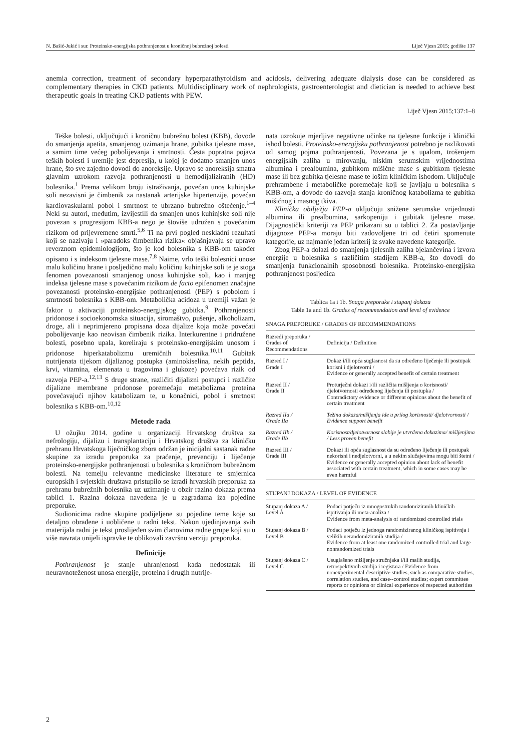N. Bašić-Jukić i sur. Proteinsko-energijska pothranjenost u kroničnoj bubrežnoj bolesti Liječ Vjesn 2015; godište 137
anemia correction, treatment of secondary hyperparathyroidism and acidosis, delivering adequate dialysis dose can be considered as complementary therapies in CKD patients. Multidisciplinary work of nephrologists, gastroenterologist and dietician is needed to achieve best therapeutic goals in treating CKD patients with PEW.
Liječ Vjesn 2015;137:1–8
Teške bolesti, uključujući i kroničnu bubrežnu bolest (KBB), dovode do smanjenja apetita, smanjenog uzimanja hrane, gubitka tjelesne mase, a samim time većeg pobolijevanja i smrtnosti. Česta popratna pojava teških bolesti i uremije jest depresija, u kojoj je dodatno smanjen unos hrane, što sve zajedno dovodi do anoreksije. Upravo se anoreksija smatra glavnim uzrokom razvoja pothranjenosti u hemodijaliziranih (HD) bolesnika.<sup>1</sup> Prema velikom broju istraživanja, povećan unos kuhinjske soli nezavisni je čimbenik za nastanak arterijske hipertenzije, povećan kardiovaskularni pobol i smrtnost te ubrzano bubrežno oštećenje.<sup>1–4</sup> Neki su autori, međutim, izvijestili da smanjen unos kuhinjske soli nije povezan s progresijom KBB-a nego je štoviše udružen s povećanim rizikom od prijevremene smrti.<sup>5,6</sup> Ti na prvi pogled neskladni rezultati koji se nazivaju i »paradoks čimbenika rizika« objašnjavaju se upravo reverznom epidemiologijom, što je kod bolesnika s KBB-om također opisano i s indeksom tjelesne mase.<sup>7,8</sup> Naime, vrlo teški bolesnici unose malu količinu hrane i posljedično malu količinu kuhinjske soli te je stoga fenomen povezanosti smanjenog unosa kuhinjske soli, kao i manjeg indeksa tjelesne mase s povećanim rizikom de facto epifenomen značajne povezanosti proteinsko-energijske pothranjenosti (PEP) s pobolom i smrtnosti bolesnika s KBB-om. Metabolička acidoza u uremiji važan je faktor u aktivaciji proteinsko-energijskog gubitka.<sup>9</sup> Pothranjenosti pridonose i socioekonomska situacija, siromaštvo, pušenje, alkoholizam, droge, ali i neprimjereno propisana doza dijalize koja može povećati pobolijevanje kao neovisan čimbenik rizika. Interkurentne i pridružene bolesti, posebno upala, koreliraju s proteinsko-energijskim unosom i pridonose hiperkatabolizmu uremičnih bolesnika.<sup>10,11</sup> Gubitak nutrijenata tijekom dijaliznog postupka (aminokiselina, nekih peptida, krvi, vitamina, elemenata u tragovima i glukoze) povećava rizik od razvoja PEP-a.<sup>12,13</sup> S druge strane, različiti dijalizni postupci i različite dijalizne membrane pridonose poremećaju metabolizma proteina povećavajući njihov katabolizam te, u konačnici, pobol i smrtnost bolesnika s KBB-om.<sup>10,12</sup>
Metode rada
U ožujku 2014. godine u organizaciji Hrvatskog društva za nefrologiju, dijalizu i transplantaciju i Hrvatskog društva za kliničku prehranu Hrvatskoga liječničkog zbora održan je inicijalni sastanak radne skupine za izradu preporuka za praćenje, prevenciju i liječenje proteinsko-energijske pothranjenosti u bolesnika s kroničnom bubrežnom bolesti. Na temelju relevantne medicinske literature te smjernica europskih i svjetskih društava pristupilo se izradi hrvatskih preporuka za prehranu bubrežnih bolesnika uz uzimanje u obzir razina dokaza prema tablici 1. Razina dokaza navedena je u zagradama iza pojedine preporuke.
Sudionicima radne skupine podijeljene su pojedine teme koje su detaljno obrađene i uobličene u radni tekst. Nakon ujedinjavanja svih materijala radni je tekst proslijeđen svim članovima radne grupe koji su u više navrata unijeli ispravke te oblikovali završnu verziju preporuka.
Definicije
Pothranjenost je stanje uhranjenosti kada nedostatak ili neuravnoteženost unosa energije, proteina i drugih nutrije-
nata uzrokuje mjerljive negativne učinke na tjelesne funkcije i klinički ishod bolesti. Proteinsko-energijsku pothranjenost potrebno je razlikovati od samog pojma pothranjenosti. Povezana je s upalom, trošenjem energijskih zaliha u mirovanju, niskim serumskim vrijednostima albumina i prealbumina, gubitkom mišićne mase s gubitkom tjelesne mase ili bez gubitka tjelesne mase te lošim kliničkim ishodom. Uključuje prehrambene i metaboličke poremećaje koji se javljaju u bolesnika s KBB-om, a dovode do razvoja stanja kroničnog katabolizma te gubitka mišićnog i masnog tkiva.
Klinička obilježja PEP-a uključuju snižene serumske vrijednosti albumina ili prealbumina, sarkopeniju i gubitak tjelesne mase. Dijagnostički kriteriji za PEP prikazani su u tablici 2. Za postavljanje dijagnoze PEP-a moraju biti zadovoljene tri od četiri spomenute kategorije, uz najmanje jedan kriterij iz svake navedene kategorije.
Zbog PEP-a dolazi do smanjenja tjelesnih zaliha bjelančevina i izvora energije u bolesnika s različitim stadijem KBB-a, što dovodi do smanjenja funkcionalnih sposobnosti bolesnika. Proteinsko-energijska pothranjenost posljedica
Tablica 1a i 1b. Snaga preporuke i stupanj dokaza
Table 1a and 1b. Grades of recommendation and level of evidence
SNAGA PREPORUKE / GRADES OF RECOMMENDATIONS
| Razredi preporuka / Grades of Recommendations | Definicija / Definition |
| --- | --- |
| Razred I / Grade I | Dokaz i/ili opća suglasnost da su određeno liječenje ili postupak korisni i djelotvorni / Evidence or generally accepted benefit of certain treatment |
| Razred II / Grade II | Proturječni dokazi i/ili različita mišljenja o korisnosti/ djelotvornosti određenog liječenja ili postupka / Contradictory evidence or different opinions about the benefit of certain treatment |
| Razred IIa / Grade IIa | Težina dokaza/mišljenja ide u prilog korisnosti/ djelotvornosti / Evidence support benefit |
| Razred IIb / Grade IIb | Korisnost/djelotvornost slabije je utvrđena dokazima/ mišljenjima / Less proven benefit |
| Razred III / Grade III | Dokazi ili opća suglasnost da su određeno liječenje ili postupak nekorisni i nedjelotvorni, a u nekim slučajevima mogu biti štetni / Evidence or generally accepted opinion about lack of benefit associated with certain treatment, which in some cases may be even harmful |
STUPANJ DOKAZA / LEVEL OF EVIDENCE
| Stupanj dokaza A / Level A | Podaci potječu iz mnogostrukih randomiziranih kliničkih ispitivanja ili meta-analiza / Evidence from meta-analysis of randomized controlled trials |
| Stupanj dokaza B / Level B | Podaci potječu iz jednoga randomiziranog kliničkog ispitivnja i velikih nerandomiziranih studija / Evidence from at least one randomized controlled trial and large nonrandomized trials |
| Stupanj dokaza C / Level C | Usuglašeno mišljenje stručnjaka i/ili malih studija, retrospektivnih studija i registara / Evidence from nonexperimental descriptive studies, such as comparative studies, correlation studies, and case--control studies; expert committee reports or opinions or clinical experience of respected authorities |
2